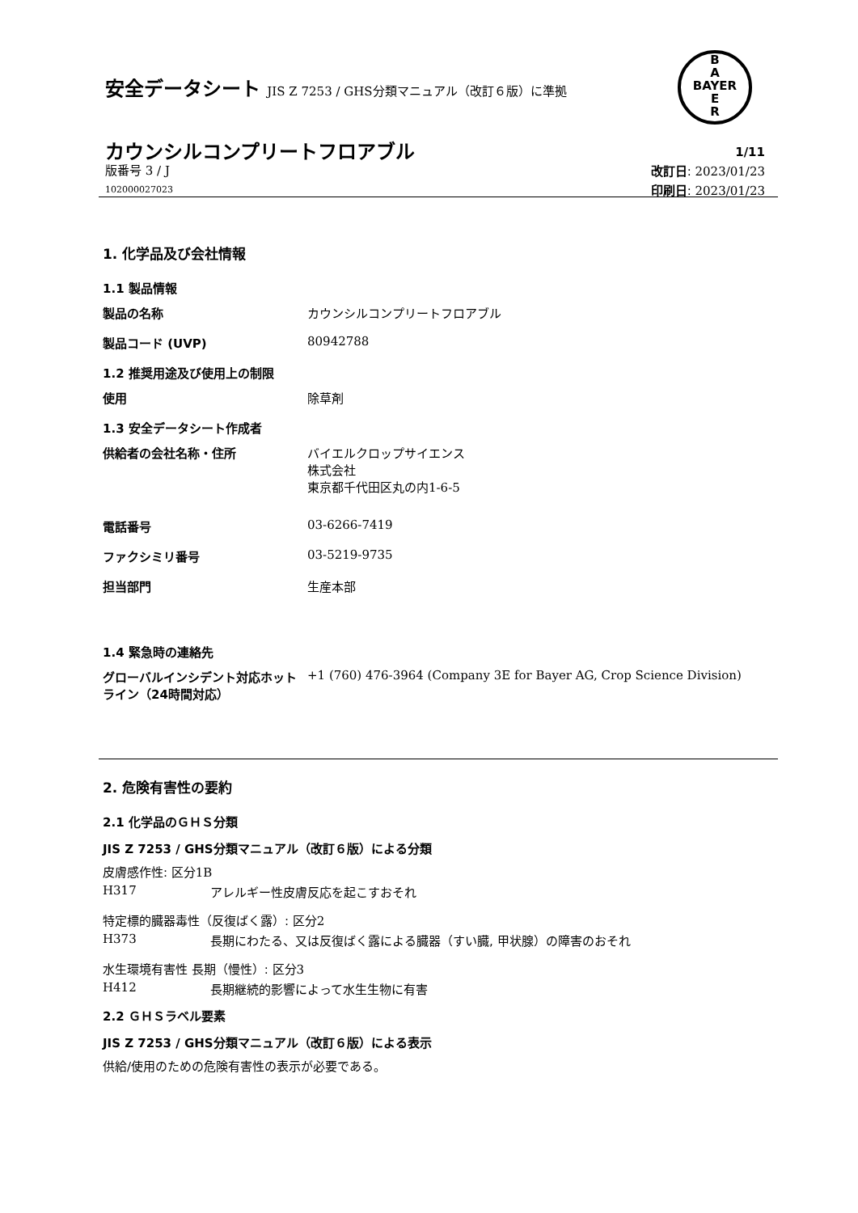安全データシート JIS Z 7253 / GHS分類マニュアル（改訂６版）に準拠
B
A
BAYER
E
R
カウンシルコンプリートフロアブル
版番号 3 / J
102000027023
1/11
改訂日: 2023/01/23
印刷日: 2023/01/23
1. 化学品及び会社情報
1.1 製品情報
製品の名称 カウンシルコンプリートフロアブル
製品コード (UVP) 80942788
1.2 推奨用途及び使用上の制限
使用 除草剤
1.3 安全データシート作成者
供給者の会社名称・住所 バイエルクロップサイエンス
株式会社
東京都千代田区丸の内1-6-5
電話番号 03-6266-7419
ファクシミリ番号 03-5219-9735
担当部門 生産本部
1.4 緊急時の連絡先
グローバルインシデント対応ホットライン（24時間対応）
+1 (760) 476-3964 (Company 3E for Bayer AG, Crop Science Division)
2. 危険有害性の要約
2.1 化学品のＧＨＳ分類
JIS Z 7253 / GHS分類マニュアル（改訂６版）による分類
皮膚感作性: 区分1B
H317 アレルギー性皮膚反応を起こすおそれ
特定標的臓器毒性（反復ばく露）: 区分2
H373 長期にわたる、又は反復ばく露による臓器（すい臓, 甲状腺）の障害のおそれ
水生環境有害性 長期（慢性）: 区分3
H412 長期継続的影響によって水生生物に有害
2.2 ＧＨＳラベル要素
JIS Z 7253 / GHS分類マニュアル（改訂６版）による表示
供給/使用のための危険有害性の表示が必要である。